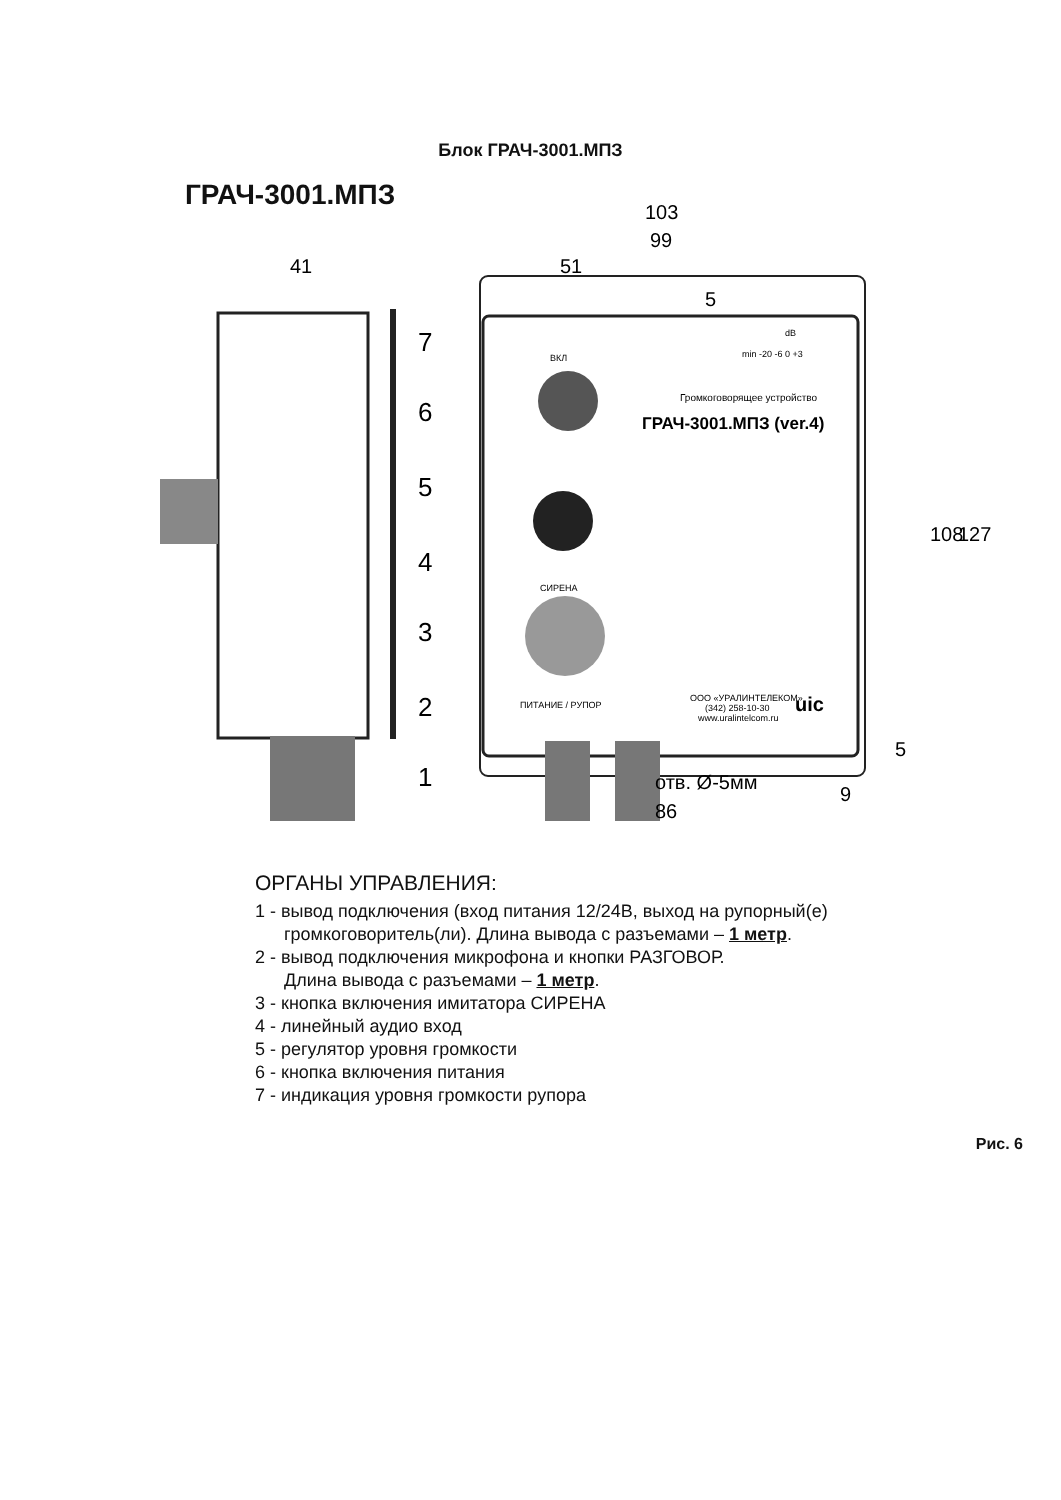Блок ГРАЧ-3001.МПЗ
ГРАЧ-3001.МПЗ
103
99
51
41
108
127
отв. Ø-5мм
86
9
5
5
7
6
5
4
3
2
1
ВКЛ
СИРЕНА
ПИТАНИЕ / РУПОР
dB
min -20 -6 0 +3
ООО «УРАЛИНТЕЛЕКОМ»
(342) 258-10-30
www.uralintelcom.ru
Громкоговорящее устройство
ГРАЧ-3001.МПЗ (ver.4)
uic
ОРГАНЫ УПРАВЛЕНИЯ:
1 - вывод подключения (вход питания 12/24В, выход на рупорный(е)
громкоговоритель(ли). Длина вывода с разъемами – 1 метр.
2 - вывод подключения микрофона и кнопки РАЗГОВОР.
Длина вывода с разъемами – 1 метр.
3 - кнопка включения имитатора СИРЕНА
4 - линейный аудио вход
5 - регулятор уровня громкости
6 - кнопка включения питания
7 - индикация уровня громкости рупора
Рис. 6